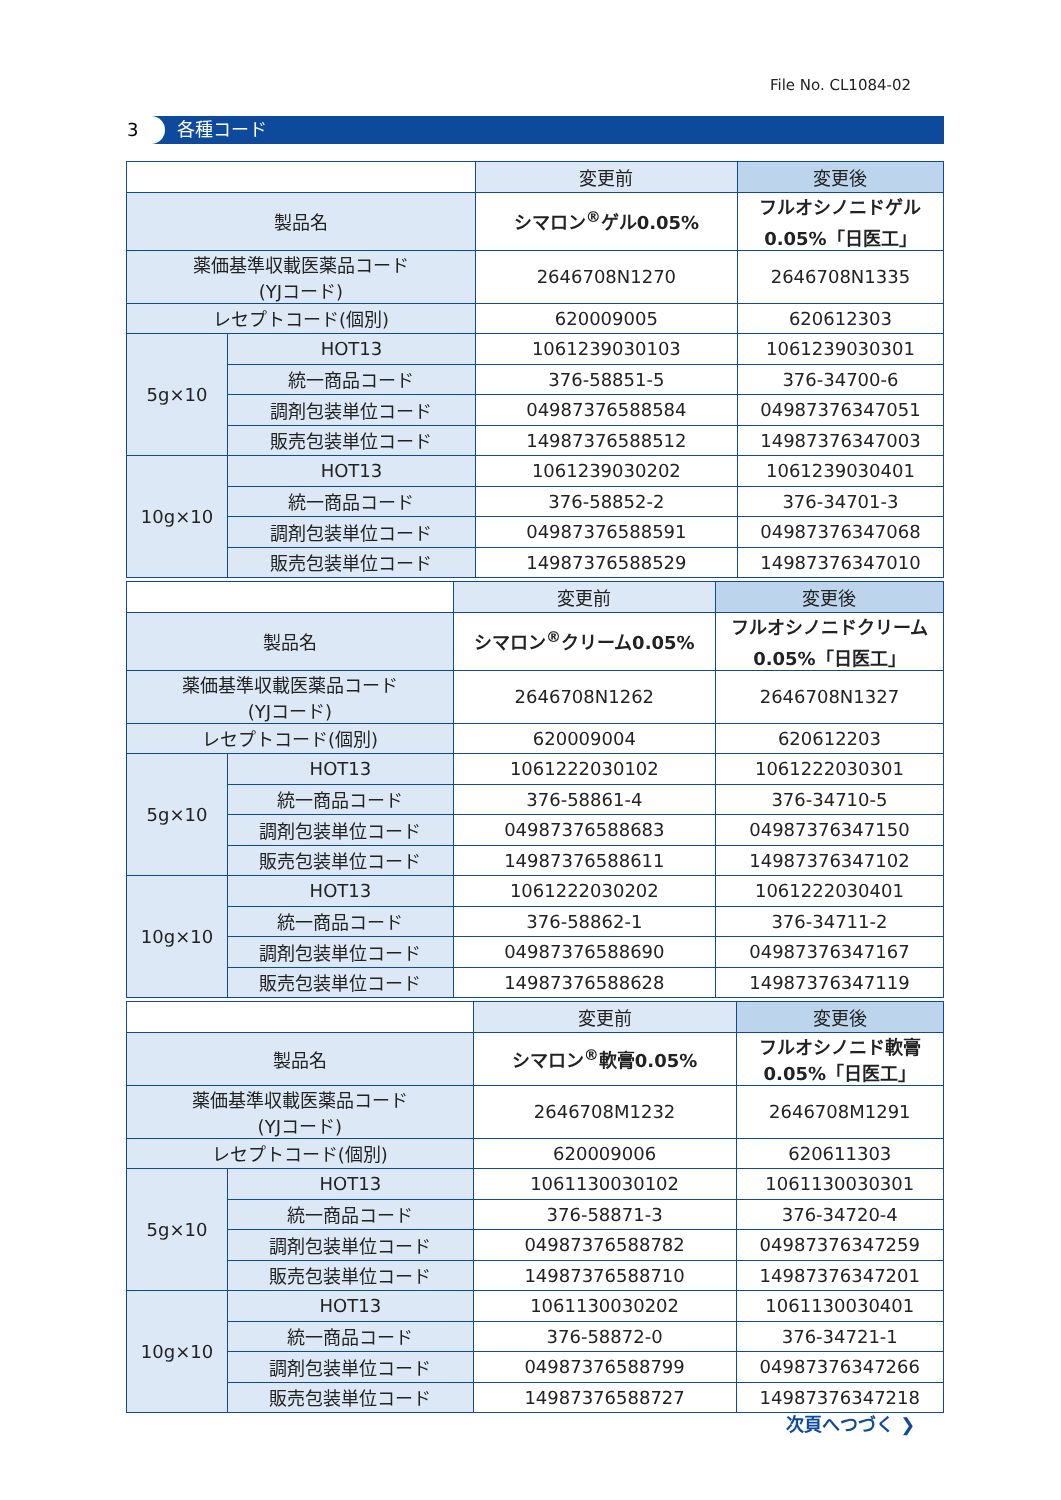File No. CL1084-02
3 各種コード
| | | 変更前 | 変更後 |
| --- | --- | --- | --- |
| 製品名 | | シマロン<sup>®</sup>ゲル0.05% | フルオシノニドゲル 0.05%「日医工」 |
| 薬価基準収載医薬品コード (YJコード) | | 2646708N1270 | 2646708N1335 |
| レセプトコード(個別) | | 620009005 | 620612303 |
| 5g×10 | HOT13 | 1061239030103 | 1061239030301 |
| | 統一商品コード | 376-58851-5 | 376-34700-6 |
| | 調剤包装単位コード | 04987376588584 | 04987376347051 |
| | 販売包装単位コード | 14987376588512 | 14987376347003 |
| 10g×10 | HOT13 | 1061239030202 | 1061239030401 |
| | 統一商品コード | 376-58852-2 | 376-34701-3 |
| | 調剤包装単位コード | 04987376588591 | 04987376347068 |
| | 販売包装単位コード | 14987376588529 | 14987376347010 |
| | | 変更前 | 変更後 |
| --- | --- | --- | --- |
| 製品名 | | シマロン<sup>®</sup>クリーム0.05% | フルオシノニドクリーム 0.05%「日医工」 |
| 薬価基準収載医薬品コード (YJコード) | | 2646708N1262 | 2646708N1327 |
| レセプトコード(個別) | | 620009004 | 620612203 |
| 5g×10 | HOT13 | 1061222030102 | 1061222030301 |
| | 統一商品コード | 376-58861-4 | 376-34710-5 |
| | 調剤包装単位コード | 04987376588683 | 04987376347150 |
| | 販売包装単位コード | 14987376588611 | 14987376347102 |
| 10g×10 | HOT13 | 1061222030202 | 1061222030401 |
| | 統一商品コード | 376-58862-1 | 376-34711-2 |
| | 調剤包装単位コード | 04987376588690 | 04987376347167 |
| | 販売包装単位コード | 14987376588628 | 14987376347119 |
| | | 変更前 | 変更後 |
| --- | --- | --- | --- |
| 製品名 | | シマロン<sup>®</sup>軟膏0.05% | フルオシノニド軟膏 0.05%「日医工」 |
| 薬価基準収載医薬品コード (YJコード) | | 2646708M1232 | 2646708M1291 |
| レセプトコード(個別) | | 620009006 | 620611303 |
| 5g×10 | HOT13 | 1061130030102 | 1061130030301 |
| | 統一商品コード | 376-58871-3 | 376-34720-4 |
| | 調剤包装単位コード | 04987376588782 | 04987376347259 |
| | 販売包装単位コード | 14987376588710 | 14987376347201 |
| 10g×10 | HOT13 | 1061130030202 | 1061130030401 |
| | 統一商品コード | 376-58872-0 | 376-34721-1 |
| | 調剤包装単位コード | 04987376588799 | 04987376347266 |
| | 販売包装単位コード | 14987376588727 | 14987376347218 |
次頁へつづく ❯